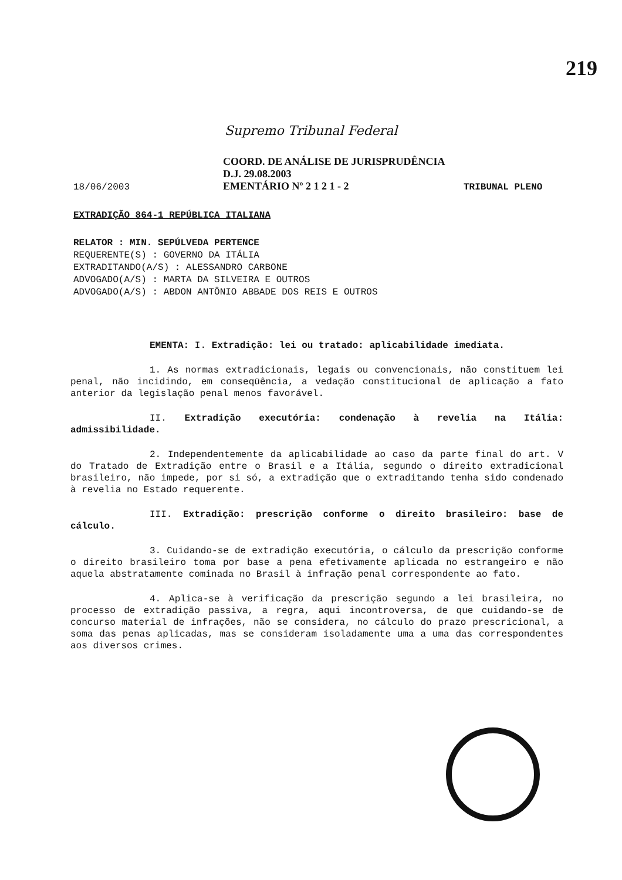219
Supremo Tribunal Federal
18/06/2003
COORD. DE ANÁLISE DE JURISPRUDÊNCIA
D.J. 29.08.2003
EMENTÁRIO Nº 2 1 2 1 - 2
TRIBUNAL PLENO
EXTRADIÇÃO 864-1 REPÚBLICA ITALIANA
RELATOR : MIN. SEPÚLVEDA PERTENCE
REQUERENTE(S) : GOVERNO DA ITÁLIA
EXTRADITANDO(A/S) : ALESSANDRO CARBONE
ADVOGADO(A/S) : MARTA DA SILVEIRA E OUTROS
ADVOGADO(A/S) : ABDON ANTÔNIO ABBADE DOS REIS E OUTROS
EMENTA: I. Extradição: lei ou tratado: aplicabilidade imediata.
1. As normas extradicionais, legais ou convencionais, não constituem lei penal, não incidindo, em conseqüência, a vedação constitucional de aplicação a fato anterior da legislação penal menos favorável.
II. Extradição executória: condenação à revelia na Itália: admissibilidade.
2. Independentemente da aplicabilidade ao caso da parte final do art. V do Tratado de Extradição entre o Brasil e a Itália, segundo o direito extradicional brasileiro, não impede, por si só, a extradição que o extraditando tenha sido condenado à revelia no Estado requerente.
III. Extradição: prescrição conforme o direito brasileiro: base de cálculo.
3. Cuidando-se de extradição executória, o cálculo da prescrição conforme o direito brasileiro toma por base a pena efetivamente aplicada no estrangeiro e não aquela abstratamente cominada no Brasil à infração penal correspondente ao fato.
4. Aplica-se à verificação da prescrição segundo a lei brasileira, no processo de extradição passiva, a regra, aqui incontroversa, de que cuidando-se de concurso material de infrações, não se considera, no cálculo do prazo prescricional, a soma das penas aplicadas, mas se consideram isoladamente uma a uma das correspondentes aos diversos crimes.